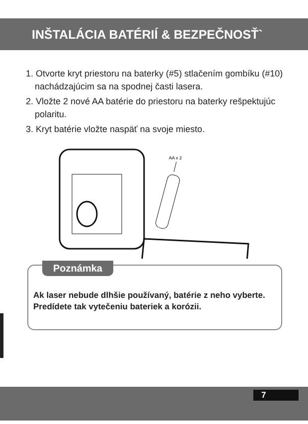INŠTALÁCIA BATÉRIÍ & BEZPEČNOSŤ`
1. Otvorte kryt priestoru na baterky (#5) stlačením gombíku (#10) nachádzajúcim sa na spodnej časti lasera.
2. Vložte 2 nové AA batérie do priestoru na baterky rešpektujúc polaritu.
3. Kryt batérie vložte naspäť na svoje miesto.
AA x 2
Poznámka
Ak laser nebude dlhšie používaný, batérie z neho vyberte. Predídete tak vytečeniu bateriek a korózii.
7